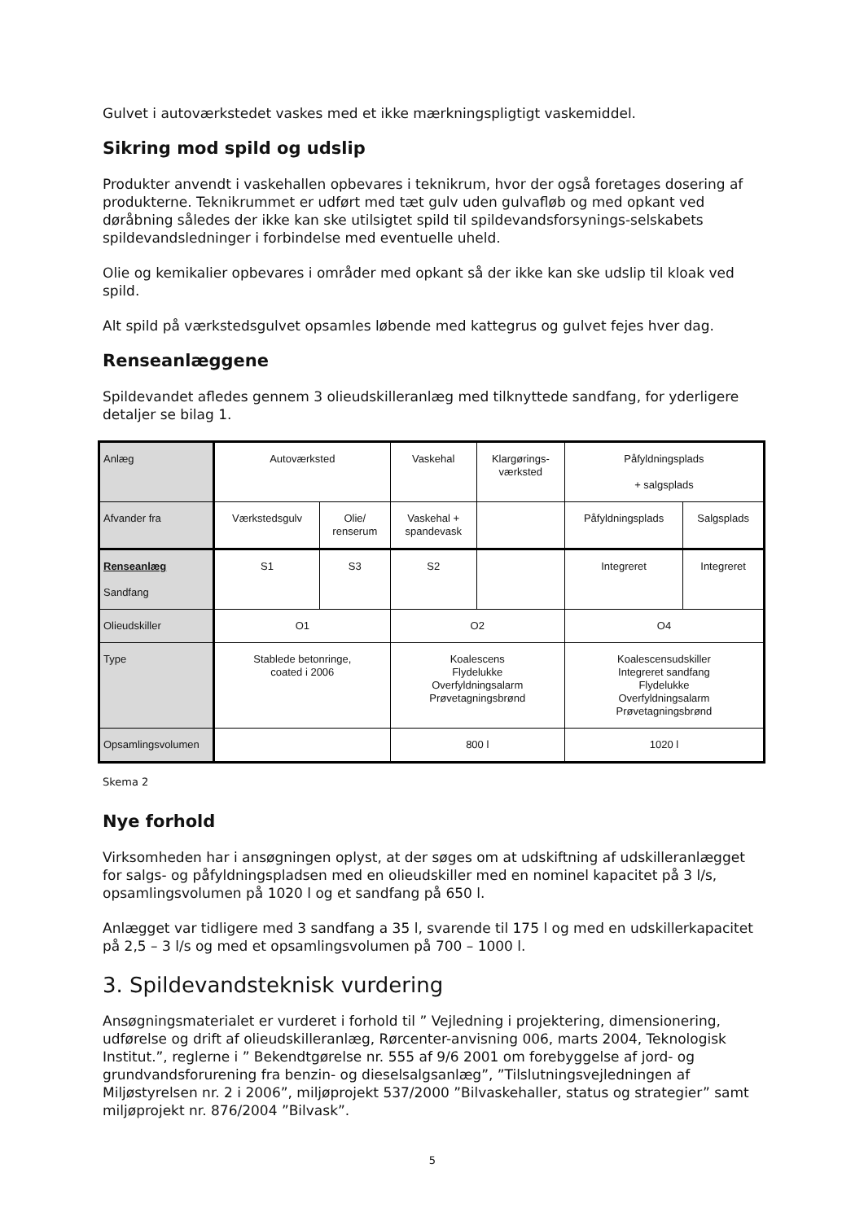Gulvet i autoværkstedet vaskes med et ikke mærkningspligtigt vaskemiddel.
Sikring mod spild og udslip
Produkter anvendt i vaskehallen opbevares i teknikrum, hvor der også foretages dosering af produkterne. Teknikrummet er udført med tæt gulv uden gulvafløb og med opkant ved døråbning således der ikke kan ske utilsigtet spild til spildevandsforsynings-selskabets spildevandsledninger i forbindelse med eventuelle uheld.
Olie og kemikalier opbevares i områder med opkant så der ikke kan ske udslip til kloak ved spild.
Alt spild på værkstedsgulvet opsamles løbende med kattegrus og gulvet fejes hver dag.
Renseanlæggene
Spildevandet afledes gennem 3 olieudskilleranlæg med tilknyttede sandfang, for yderligere detaljer se bilag 1.
| Anlæg | Autoværksted | | Vaskehal | Klargørings- værksted | Påfyldningsplads + salgsplads | |
| Afvander fra | Værkstedsgulv | Olie/ renserum | Vaskehal + spandevask | | Påfyldningsplads | Salgsplads |
| Renseanlæg Sandfang | S1 | S3 | S2 | | Integreret | Integreret |
| Olieudskiller | O1 | | O2 | | O4 | |
| Type | Stablede betonringe, coated i 2006 | | Koalescens Flydelukke Overfyldningsalarm Prøvetagningsbrønd | | Koalescensudskiller Integreret sandfang Flydelukke Overfyldningsalarm Prøvetagningsbrønd | |
| Opsamlingsvolumen | | | 800 l | | 1020 l | |
Skema 2
Nye forhold
Virksomheden har i ansøgningen oplyst, at der søges om at udskiftning af udskilleranlægget for salgs- og påfyldningspladsen med en olieudskiller med en nominel kapacitet på 3 l/s, opsamlingsvolumen på 1020 l og et sandfang på 650 l.
Anlægget var tidligere med 3 sandfang a 35 l, svarende til 175 l og med en udskillerkapacitet på 2,5 – 3 l/s og med et opsamlingsvolumen på 700 – 1000 l.
3. Spildevandsteknisk vurdering
Ansøgningsmaterialet er vurderet i forhold til ” Vejledning i projektering, dimensionering, udførelse og drift af olieudskilleranlæg, Rørcenter-anvisning 006, marts 2004, Teknologisk Institut.”, reglerne i ” Bekendtgørelse nr. 555 af 9/6 2001 om forebyggelse af jord- og grundvandsforurening fra benzin- og dieselsalgsanlæg”, ”Tilslutningsvejledningen af Miljøstyrelsen nr. 2 i 2006”, miljøprojekt 537/2000 ”Bilvaskehaller, status og strategier” samt miljøprojekt nr. 876/2004 ”Bilvask”.
5